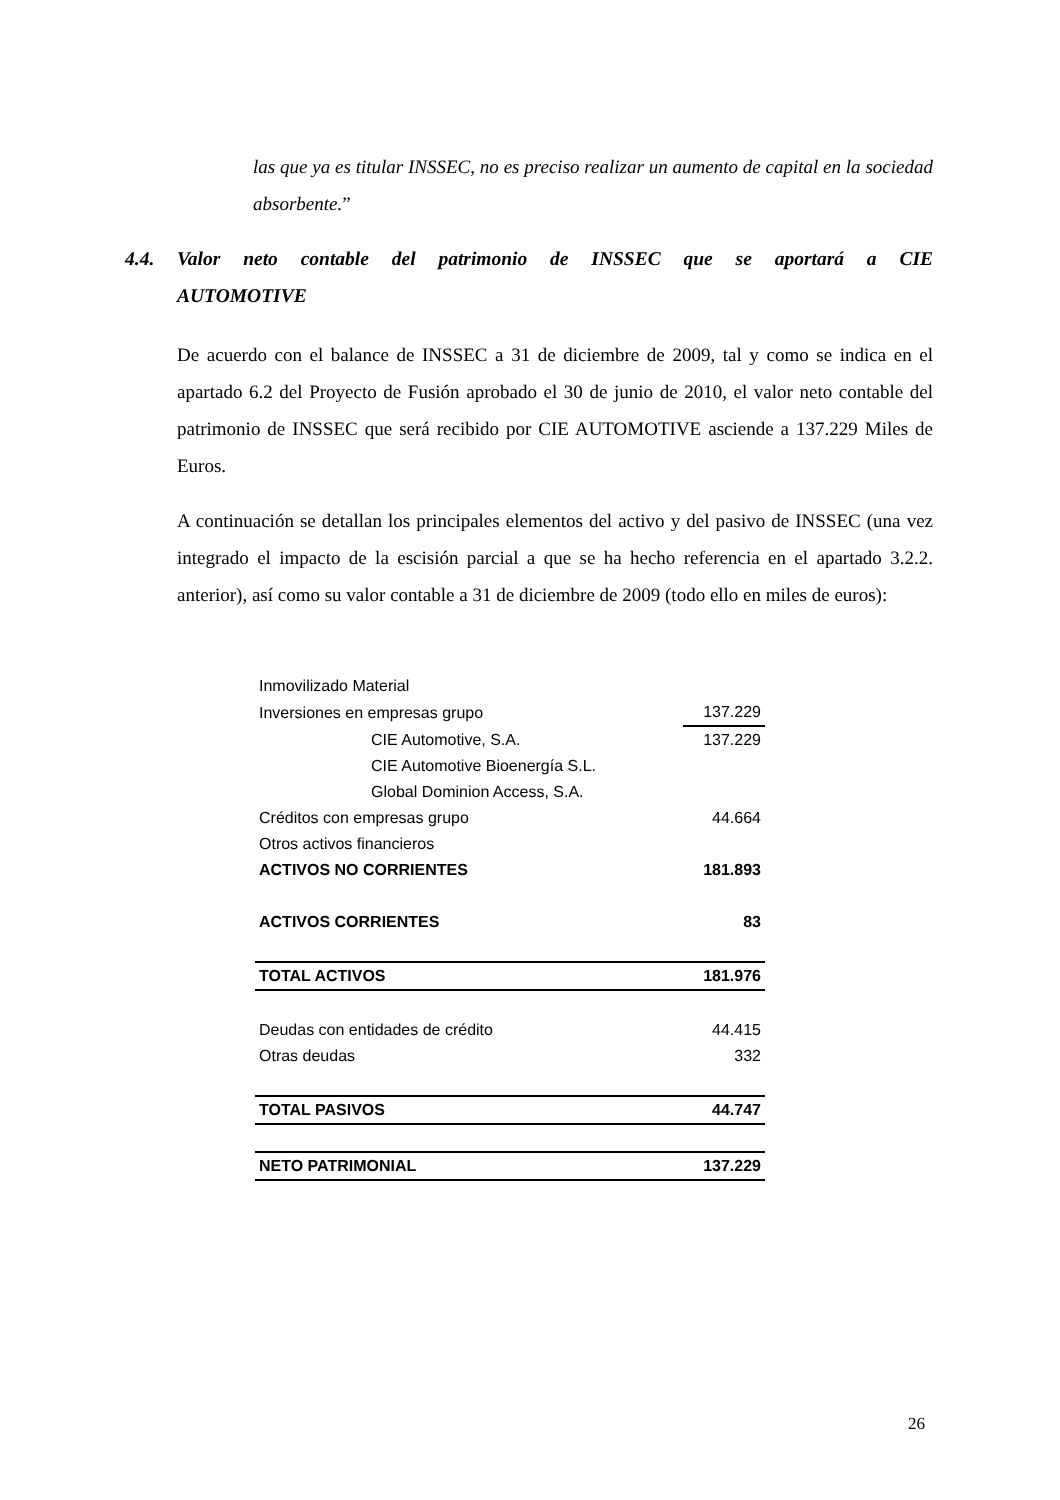las que ya es titular INSSEC, no es preciso realizar un aumento de capital en la sociedad absorbente.”
4.4. Valor neto contable del patrimonio de INSSEC que se aportará a CIE
AUTOMOTIVE
De acuerdo con el balance de INSSEC a 31 de diciembre de 2009, tal y como se indica en el apartado 6.2 del Proyecto de Fusión aprobado el 30 de junio de 2010, el valor neto contable del patrimonio de INSSEC que será recibido por CIE AUTOMOTIVE asciende a 137.229 Miles de Euros.
A continuación se detallan los principales elementos del activo y del pasivo de INSSEC (una vez integrado el impacto de la escisión parcial a que se ha hecho referencia en el apartado 3.2.2. anterior), así como su valor contable a 31 de diciembre de 2009 (todo ello en miles de euros):
| Inmovilizado Material | |
| Inversiones en empresas grupo | 137.229 |
| CIE Automotive, S.A. | 137.229 |
| CIE Automotive Bioenergía S.L. | |
| Global Dominion Access, S.A. | |
| Créditos con empresas grupo | 44.664 |
| Otros activos financieros | |
| ACTIVOS NO CORRIENTES | 181.893 |
| ACTIVOS CORRIENTES | 83 |
| TOTAL ACTIVOS | 181.976 |
| Deudas con entidades de crédito | 44.415 |
| Otras deudas | 332 |
| TOTAL PASIVOS | 44.747 |
| NETO PATRIMONIAL | 137.229 |
26